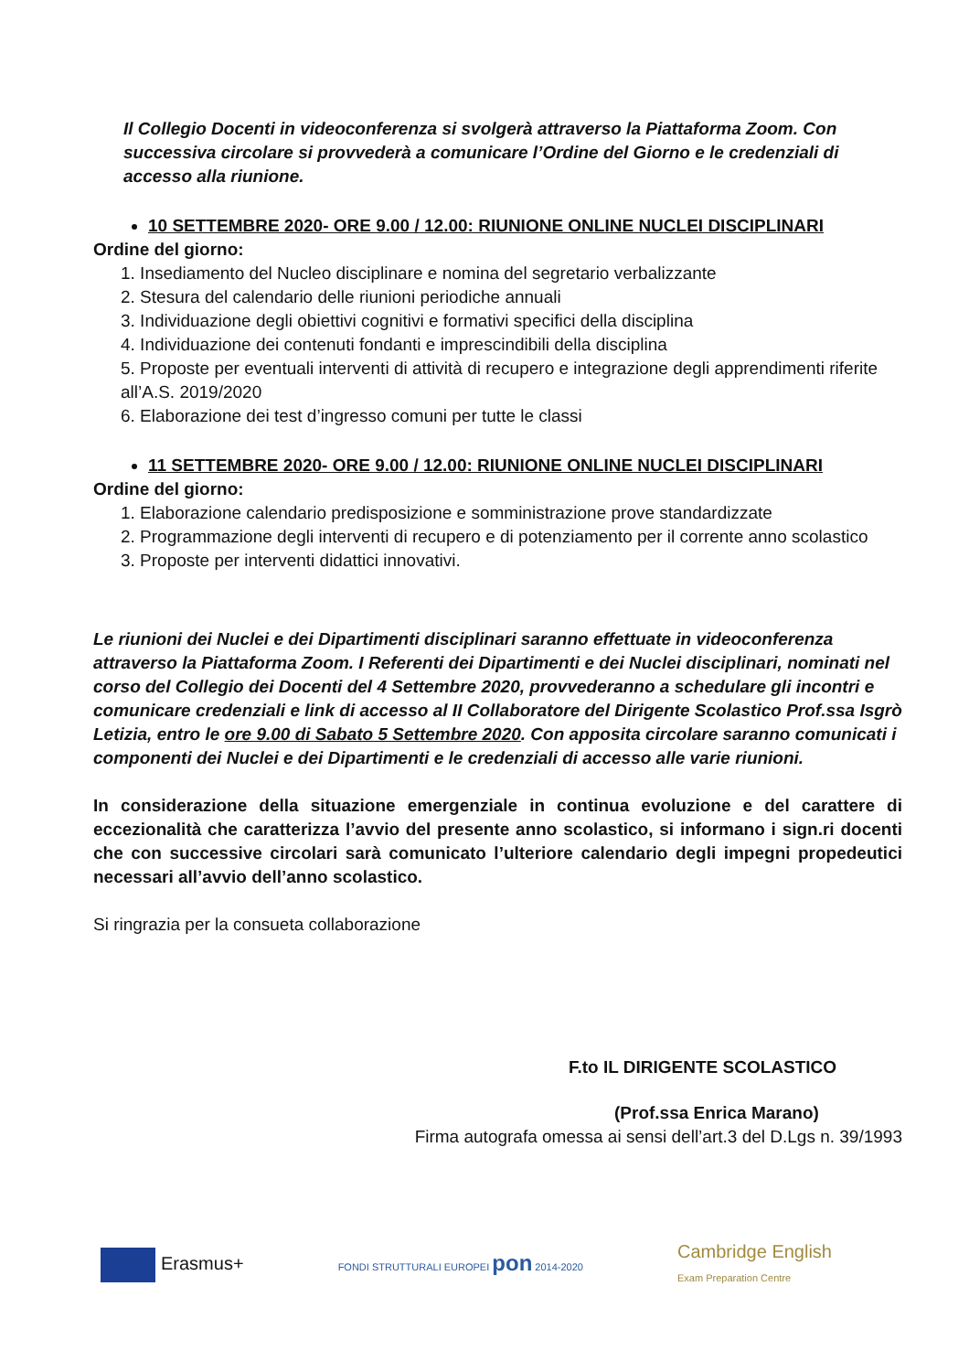Il Collegio Docenti in videoconferenza si svolgerà attraverso la Piattaforma Zoom. Con successiva circolare si provvederà a comunicare l’Ordine del Giorno e le credenziali di accesso alla riunione.
10 SETTEMBRE 2020- ORE 9.00 / 12.00: RIUNIONE ONLINE NUCLEI DISCIPLINARI
Ordine del giorno:
1. Insediamento del Nucleo disciplinare e nomina del segretario verbalizzante
2. Stesura del calendario delle riunioni periodiche annuali
3. Individuazione degli obiettivi cognitivi e formativi specifici della disciplina
4. Individuazione dei contenuti fondanti e imprescindibili della disciplina
5. Proposte per eventuali interventi di attività di recupero e integrazione degli apprendimenti riferite all’A.S. 2019/2020
6. Elaborazione dei test d’ingresso comuni per tutte le classi
11 SETTEMBRE 2020- ORE 9.00 / 12.00: RIUNIONE ONLINE NUCLEI DISCIPLINARI
Ordine del giorno:
1. Elaborazione calendario predisposizione e somministrazione prove standardizzate
2. Programmazione degli interventi di recupero e di potenziamento per il corrente anno scolastico
3. Proposte per interventi didattici innovativi.
Le riunioni dei Nuclei e dei Dipartimenti disciplinari saranno effettuate in videoconferenza attraverso la Piattaforma Zoom. I Referenti dei Dipartimenti e dei Nuclei disciplinari, nominati nel corso del Collegio dei Docenti del 4 Settembre 2020, provvederanno a schedulare gli incontri e comunicare credenziali e link di accesso al II Collaboratore del Dirigente Scolastico Prof.ssa Isgrò Letizia, entro le ore 9.00 di Sabato 5 Settembre 2020. Con apposita circolare saranno comunicati i componenti dei Nuclei e dei Dipartimenti e le credenziali di accesso alle varie riunioni.
In considerazione della situazione emergenziale in continua evoluzione e del carattere di eccezionalità che caratterizza l’avvio del presente anno scolastico, si informano i sign.ri docenti che con successive circolari sarà comunicato l’ulteriore calendario degli impegni propedeutici necessari all’avvio dell’anno scolastico.
Si ringrazia per la consueta collaborazione
F.to IL DIRIGENTE SCOLASTICO
(Prof.ssa Enrica Marano)
Firma autografa omessa ai sensi dell’art.3 del D.Lgs n. 39/1993
Erasmus+
FONDI STRUTTURALI EUROPEI pon 2014-2020
Cambridge English
Exam Preparation Centre